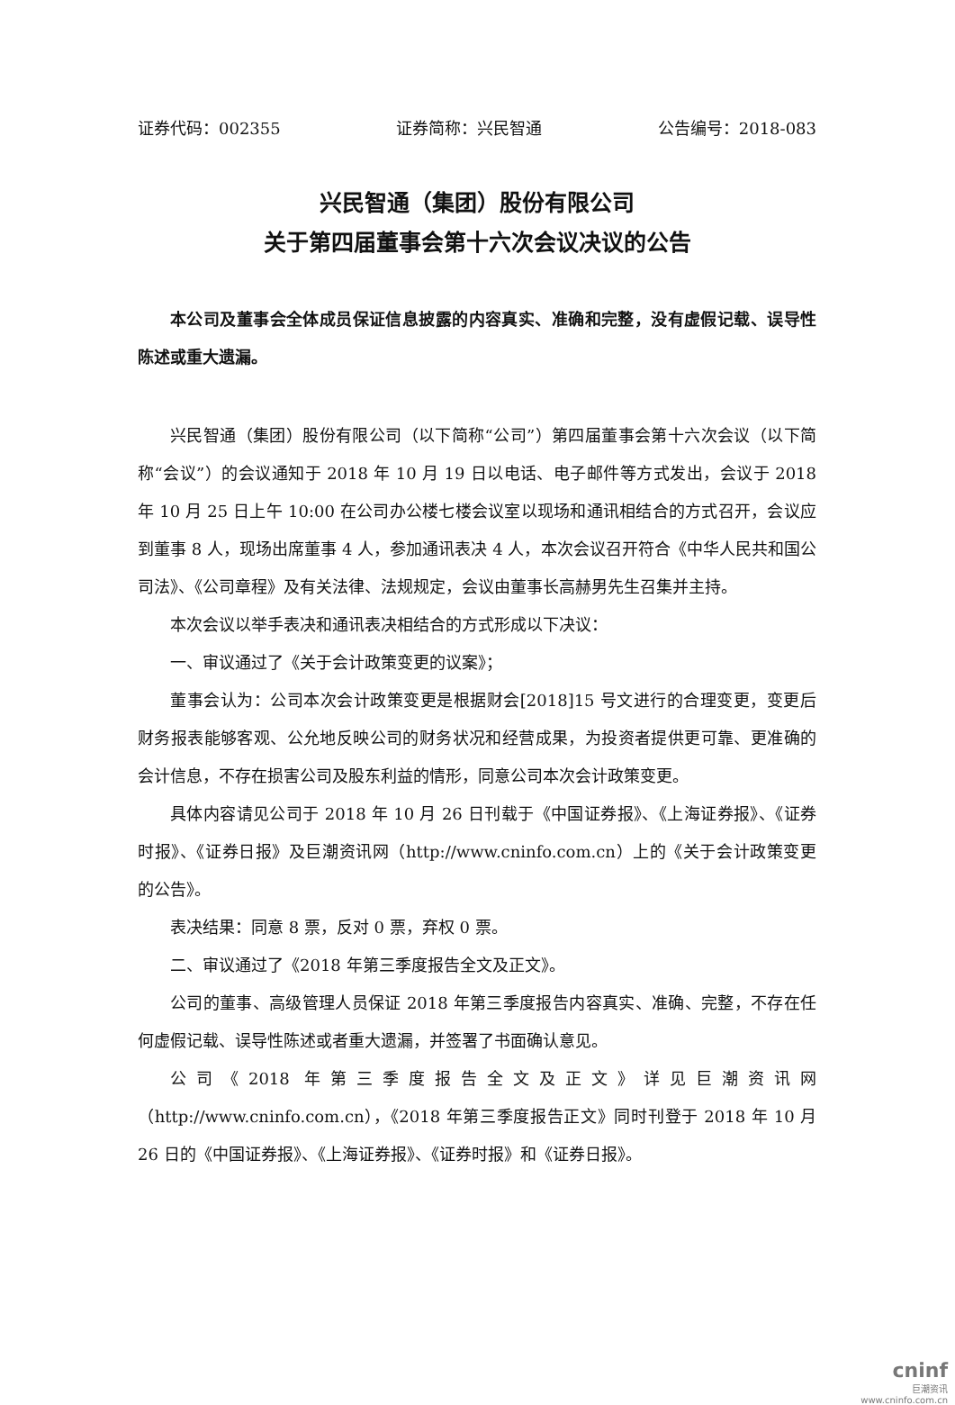证券代码：002355 证券简称：兴民智通 公告编号：2018-083
兴民智通（集团）股份有限公司
关于第四届董事会第十六次会议决议的公告
本公司及董事会全体成员保证信息披露的内容真实、准确和完整，没有虚假记载、误导性陈述或重大遗漏。
兴民智通（集团）股份有限公司（以下简称“公司”）第四届董事会第十六次会议（以下简称“会议”）的会议通知于 2018 年 10 月 19 日以电话、电子邮件等方式发出，会议于 2018 年 10 月 25 日上午 10:00 在公司办公楼七楼会议室以现场和通讯相结合的方式召开，会议应到董事 8 人，现场出席董事 4 人，参加通讯表决 4 人，本次会议召开符合《中华人民共和国公司法》、《公司章程》及有关法律、法规规定，会议由董事长高赫男先生召集并主持。
本次会议以举手表决和通讯表决相结合的方式形成以下决议：
一、审议通过了《关于会计政策变更的议案》；
董事会认为：公司本次会计政策变更是根据财会[2018]15 号文进行的合理变更，变更后财务报表能够客观、公允地反映公司的财务状况和经营成果，为投资者提供更可靠、更准确的会计信息，不存在损害公司及股东利益的情形，同意公司本次会计政策变更。
具体内容请见公司于 2018 年 10 月 26 日刊载于《中国证券报》、《上海证券报》、《证券时报》、《证券日报》及巨潮资讯网（http://www.cninfo.com.cn）上的《关于会计政策变更的公告》。
表决结果：同意 8 票，反对 0 票，弃权 0 票。
二、审议通过了《2018 年第三季度报告全文及正文》。
公司的董事、高级管理人员保证 2018 年第三季度报告内容真实、准确、完整，不存在任何虚假记载、误导性陈述或者重大遗漏，并签署了书面确认意见。
公司《2018 年第三季度报告全文及正文》详见巨潮资讯网（http://www.cninfo.com.cn），《2018 年第三季度报告正文》同时刊登于 2018 年 10 月 26 日的《中国证券报》、《上海证券报》、《证券时报》和《证券日报》。
cninf
巨潮资讯
www.cninfo.com.cn